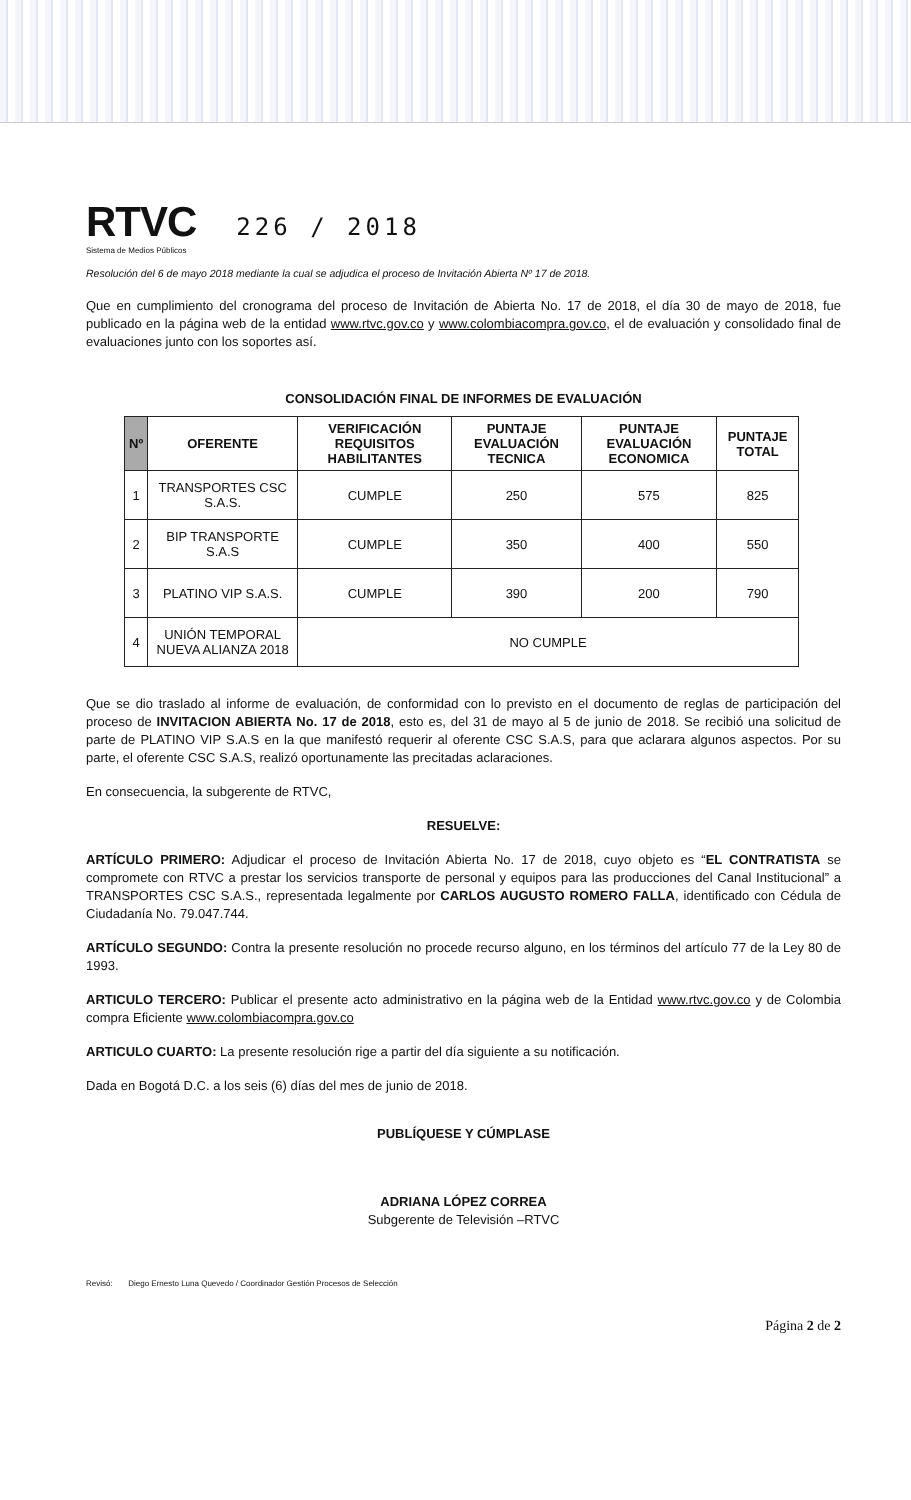RTVC
Sistema de Medios Públicos
226 / 2018
Resolución del 6 de mayo 2018 mediante la cual se adjudica el proceso de Invitación Abierta Nº 17 de 2018.
Que en cumplimiento del cronograma del proceso de Invitación de Abierta No. 17 de 2018, el día 30 de mayo de 2018, fue publicado en la página web de la entidad www.rtvc.gov.co y www.colombiacompra.gov.co, el de evaluación y consolidado final de evaluaciones junto con los soportes así.
CONSOLIDACIÓN FINAL DE INFORMES DE EVALUACIÓN
| Nº | OFERENTE | VERIFICACIÓN REQUISITOS HABILITANTES | PUNTAJE EVALUACIÓN TECNICA | PUNTAJE EVALUACIÓN ECONOMICA | PUNTAJE TOTAL |
| --- | --- | --- | --- | --- | --- |
| 1 | TRANSPORTES CSC S.A.S. | CUMPLE | 250 | 575 | 825 |
| 2 | BIP TRANSPORTE S.A.S | CUMPLE | 350 | 400 | 550 |
| 3 | PLATINO VIP S.A.S. | CUMPLE | 390 | 200 | 790 |
| 4 | UNIÓN TEMPORAL NUEVA ALIANZA 2018 | NO CUMPLE | | | |
Que se dio traslado al informe de evaluación, de conformidad con lo previsto en el documento de reglas de participación del proceso de INVITACION ABIERTA No. 17 de 2018, esto es, del 31 de mayo al 5 de junio de 2018. Se recibió una solicitud de parte de PLATINO VIP S.A.S en la que manifestó requerir al oferente CSC S.A.S, para que aclarara algunos aspectos. Por su parte, el oferente CSC S.A.S, realizó oportunamente las precitadas aclaraciones.
En consecuencia, la subgerente de RTVC,
RESUELVE:
ARTÍCULO PRIMERO: Adjudicar el proceso de Invitación Abierta No. 17 de 2018, cuyo objeto es “EL CONTRATISTA se compromete con RTVC a prestar los servicios transporte de personal y equipos para las producciones del Canal Institucional” a TRANSPORTES CSC S.A.S., representada legalmente por CARLOS AUGUSTO ROMERO FALLA, identificado con Cédula de Ciudadanía No. 79.047.744.
ARTÍCULO SEGUNDO: Contra la presente resolución no procede recurso alguno, en los términos del artículo 77 de la Ley 80 de 1993.
ARTICULO TERCERO: Publicar el presente acto administrativo en la página web de la Entidad www.rtvc.gov.co y de Colombia compra Eficiente www.colombiacompra.gov.co
ARTICULO CUARTO: La presente resolución rige a partir del día siguiente a su notificación.
Dada en Bogotá D.C. a los seis (6) días del mes de junio de 2018.
PUBLÍQUESE Y CÚMPLASE
ADRIANA LÓPEZ CORREA
Subgerente de Televisión –RTVC
Revisó: Diego Ernesto Luna Quevedo / Coordinador Gestión Procesos de Selección
Página 2 de 2